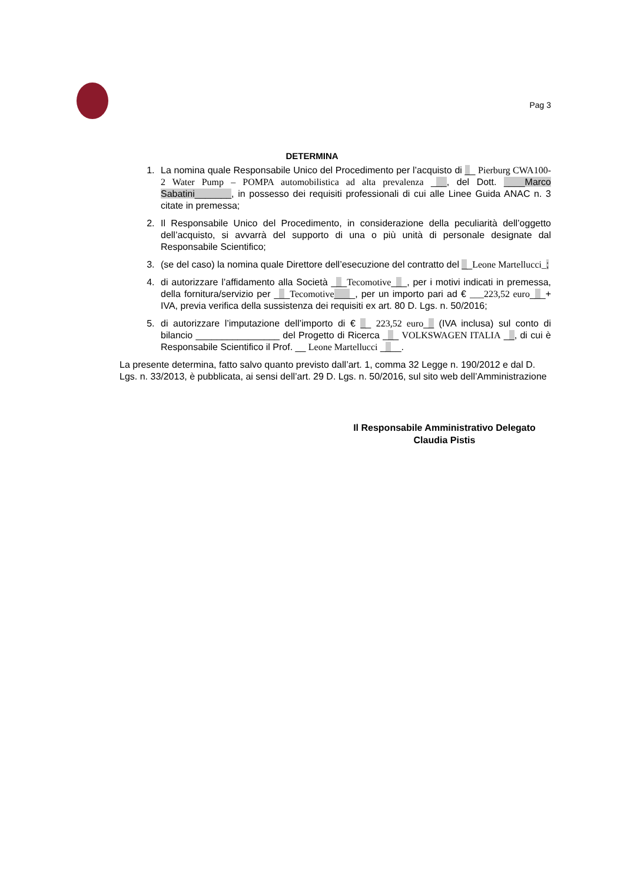Pag 3
DETERMINA
1. La nomina quale Responsabile Unico del Procedimento per l’acquisto di __ Pierburg CWA100-2 Water Pump – POMPA automobilistica ad alta prevalenza ___, del Dott. ____Marco Sabatini_______, in possesso dei requisiti professionali di cui alle Linee Guida ANAC n. 3 citate in premessa;
2. Il Responsabile Unico del Procedimento, in considerazione della peculiarità dell’oggetto dell’acquisto, si avvarrà del supporto di una o più unità di personale designate dal Responsabile Scientifico;
3. (se del caso) la nomina quale Direttore dell’esecuzione del contratto del __Leone Martellucci_;
4. di autorizzare l’affidamento alla Società ___Tecomotive___, per i motivi indicati in premessa, della fornitura/servizio per ___Tecomotive____, per un importo pari ad € ___223,52 euro___+ IVA, previa verifica della sussistenza dei requisiti ex art. 80 D. Lgs. n. 50/2016;
5. di autorizzare l’imputazione dell’importo di € __ 223,52 euro__ (IVA inclusa) sul conto di bilancio ________________ del Progetto di Ricerca ___ VOLKSWAGEN ITALIA __, di cui è Responsabile Scientifico il Prof. __ Leone Martellucci ____.
La presente determina, fatto salvo quanto previsto dall’art. 1, comma 32 Legge n. 190/2012 e dal D. Lgs. n. 33/2013, è pubblicata, ai sensi dell’art. 29 D. Lgs. n. 50/2016, sul sito web dell’Amministrazione
Il Responsabile Amministrativo Delegato
Claudia Pistis